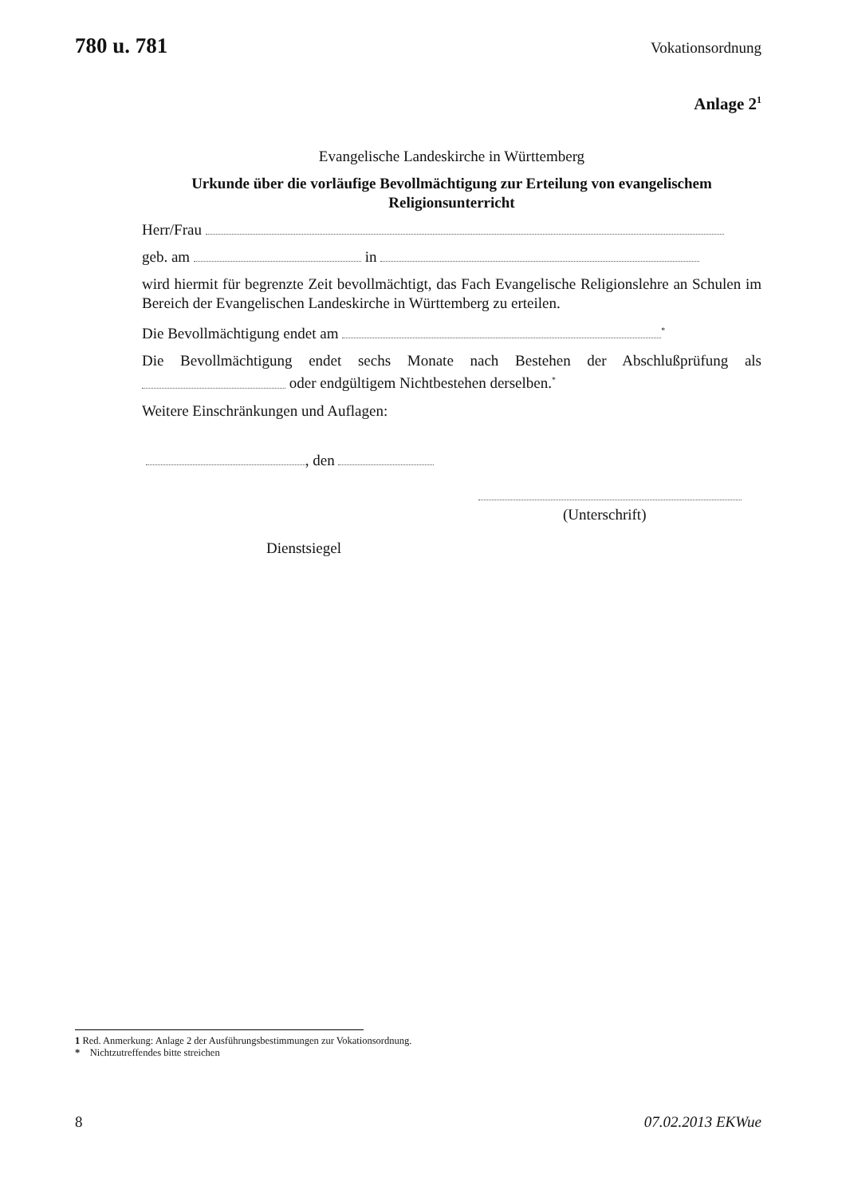780 u. 781 Vokationsordnung
Anlage 2<sup>1</sup>
Evangelische Landeskirche in Württemberg
Urkunde über die vorläufige Bevollmächtigung zur Erteilung von evangelischem
Religionsunterricht
Herr/Frau
geb. am in
wird hiermit für begrenzte Zeit bevollmächtigt, das Fach Evangelische Religionslehre an Schulen im Bereich der Evangelischen Landeskirche in Württemberg zu erteilen.
Die Bevollmächtigung endet am <sup>*</sup>
Die Bevollmächtigung endet sechs Monate nach Bestehen der Abschlußprüfung als oder endgültigem Nichtbestehen derselben.<sup>*</sup>
Weitere Einschränkungen und Auflagen:
, den
(Unterschrift)
Dienstsiegel
1 Red. Anmerkung: Anlage 2 der Ausführungsbestimmungen zur Vokationsordnung.
* Nichtzutreffendes bitte streichen
8 07.02.2013 EKWue